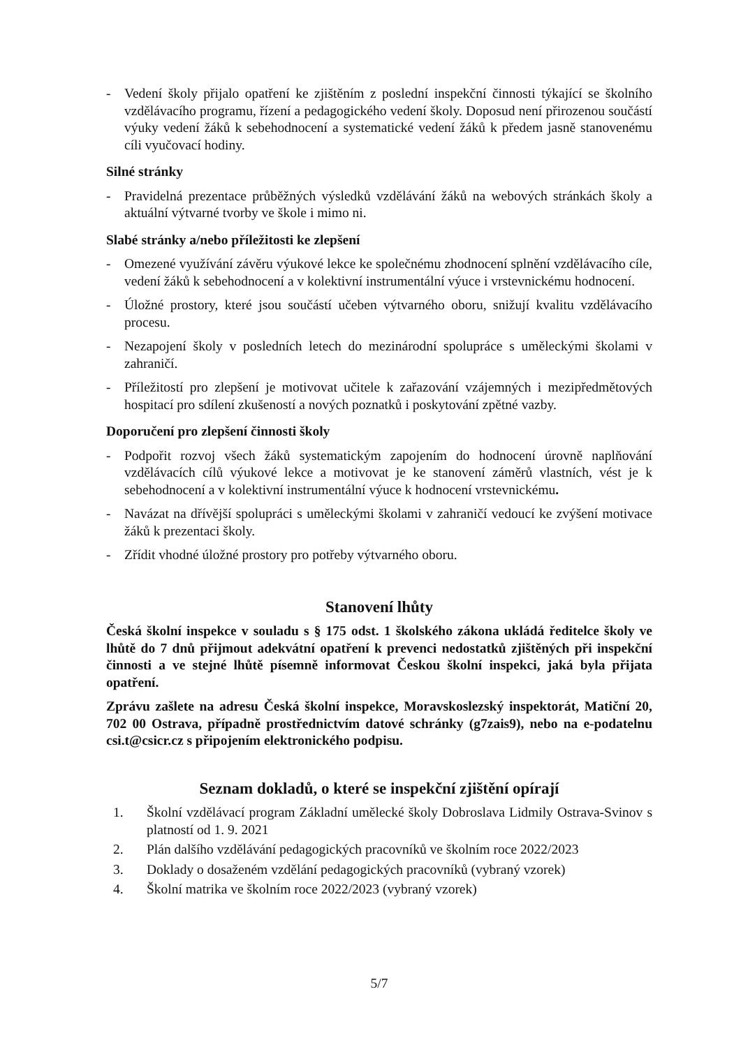- Vedení školy přijalo opatření ke zjištěním z poslední inspekční činnosti týkající se školního vzdělávacího programu, řízení a pedagogického vedení školy. Doposud není přirozenou součástí výuky vedení žáků k sebehodnocení a systematické vedení žáků k předem jasně stanovenému cíli vyučovací hodiny.
Silné stránky
- Pravidelná prezentace průběžných výsledků vzdělávání žáků na webových stránkách školy a aktuální výtvarné tvorby ve škole i mimo ni.
Slabé stránky a/nebo příležitosti ke zlepšení
- Omezené využívání závěru výukové lekce ke společnému zhodnocení splnění vzdělávacího cíle, vedení žáků k sebehodnocení a v kolektivní instrumentální výuce i vrstevnickému hodnocení.
- Úložné prostory, které jsou součástí učeben výtvarného oboru, snižují kvalitu vzdělávacího procesu.
- Nezapojení školy v posledních letech do mezinárodní spolupráce s uměleckými školami v zahraničí.
- Příležitostí pro zlepšení je motivovat učitele k zařazování vzájemných i mezipředmětových hospitací pro sdílení zkušeností a nových poznatků i poskytování zpětné vazby.
Doporučení pro zlepšení činnosti školy
- Podpořit rozvoj všech žáků systematickým zapojením do hodnocení úrovně naplňování vzdělávacích cílů výukové lekce a motivovat je ke stanovení záměrů vlastních, vést je k sebehodnocení a v kolektivní instrumentální výuce k hodnocení vrstevnickému.
- Navázat na dřívější spolupráci s uměleckými školami v zahraničí vedoucí ke zvýšení motivace žáků k prezentaci školy.
- Zřídit vhodné úložné prostory pro potřeby výtvarného oboru.
Stanovení lhůty
Česká školní inspekce v souladu s § 175 odst. 1 školského zákona ukládá ředitelce školy ve lhůtě do 7 dnů přijmout adekvátní opatření k prevenci nedostatků zjištěných při inspekční činnosti a ve stejné lhůtě písemně informovat Českou školní inspekci, jaká byla přijata opatření.
Zprávu zašlete na adresu Česká školní inspekce, Moravskoslezský inspektorát, Matiční 20, 702 00 Ostrava, případně prostřednictvím datové schránky (g7zais9), nebo na e-podatelnu csi.t@csicr.cz s připojením elektronického podpisu.
Seznam dokladů, o které se inspekční zjištění opírají
1. Školní vzdělávací program Základní umělecké školy Dobroslava Lidmily Ostrava-Svinov s platností od 1. 9. 2021
2. Plán dalšího vzdělávání pedagogických pracovníků ve školním roce 2022/2023
3. Doklady o dosaženém vzdělání pedagogických pracovníků (vybraný vzorek)
4. Školní matrika ve školním roce 2022/2023 (vybraný vzorek)
5/7